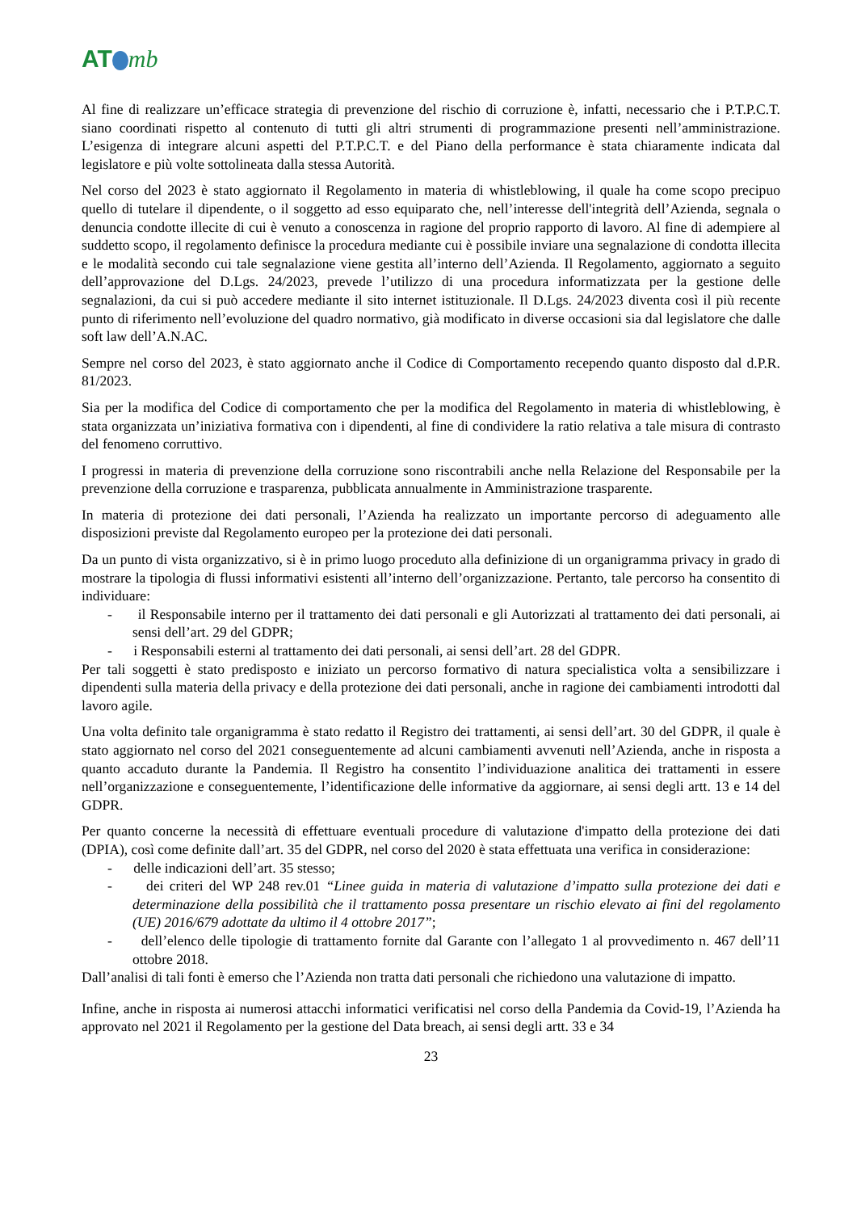AT mb
Al fine di realizzare un’efficace strategia di prevenzione del rischio di corruzione è, infatti, necessario che i P.T.P.C.T. siano coordinati rispetto al contenuto di tutti gli altri strumenti di programmazione presenti nell’amministrazione. L’esigenza di integrare alcuni aspetti del P.T.P.C.T. e del Piano della performance è stata chiaramente indicata dal legislatore e più volte sottolineata dalla stessa Autorità.
Nel corso del 2023 è stato aggiornato il Regolamento in materia di whistleblowing, il quale ha come scopo precipuo quello di tutelare il dipendente, o il soggetto ad esso equiparato che, nell’interesse dell'integrità dell’Azienda, segnala o denuncia condotte illecite di cui è venuto a conoscenza in ragione del proprio rapporto di lavoro. Al fine di adempiere al suddetto scopo, il regolamento definisce la procedura mediante cui è possibile inviare una segnalazione di condotta illecita e le modalità secondo cui tale segnalazione viene gestita all’interno dell’Azienda. Il Regolamento, aggiornato a seguito dell’approvazione del D.Lgs. 24/2023, prevede l’utilizzo di una procedura informatizzata per la gestione delle segnalazioni, da cui si può accedere mediante il sito internet istituzionale. Il D.Lgs. 24/2023 diventa così il più recente punto di riferimento nell’evoluzione del quadro normativo, già modificato in diverse occasioni sia dal legislatore che dalle soft law dell’A.N.AC.
Sempre nel corso del 2023, è stato aggiornato anche il Codice di Comportamento recependo quanto disposto dal d.P.R. 81/2023.
Sia per la modifica del Codice di comportamento che per la modifica del Regolamento in materia di whistleblowing, è stata organizzata un’iniziativa formativa con i dipendenti, al fine di condividere la ratio relativa a tale misura di contrasto del fenomeno corruttivo.
I progressi in materia di prevenzione della corruzione sono riscontrabili anche nella Relazione del Responsabile per la prevenzione della corruzione e trasparenza, pubblicata annualmente in Amministrazione trasparente.
In materia di protezione dei dati personali, l’Azienda ha realizzato un importante percorso di adeguamento alle disposizioni previste dal Regolamento europeo per la protezione dei dati personali.
Da un punto di vista organizzativo, si è in primo luogo proceduto alla definizione di un organigramma privacy in grado di mostrare la tipologia di flussi informativi esistenti all’interno dell’organizzazione. Pertanto, tale percorso ha consentito di individuare:
- il Responsabile interno per il trattamento dei dati personali e gli Autorizzati al trattamento dei dati personali, ai sensi dell’art. 29 del GDPR;
- i Responsabili esterni al trattamento dei dati personali, ai sensi dell’art. 28 del GDPR.
Per tali soggetti è stato predisposto e iniziato un percorso formativo di natura specialistica volta a sensibilizzare i dipendenti sulla materia della privacy e della protezione dei dati personali, anche in ragione dei cambiamenti introdotti dal lavoro agile.
Una volta definito tale organigramma è stato redatto il Registro dei trattamenti, ai sensi dell’art. 30 del GDPR, il quale è stato aggiornato nel corso del 2021 conseguentemente ad alcuni cambiamenti avvenuti nell’Azienda, anche in risposta a quanto accaduto durante la Pandemia. Il Registro ha consentito l’individuazione analitica dei trattamenti in essere nell’organizzazione e conseguentemente, l’identificazione delle informative da aggiornare, ai sensi degli artt. 13 e 14 del GDPR.
Per quanto concerne la necessità di effettuare eventuali procedure di valutazione d'impatto della protezione dei dati (DPIA), così come definite dall’art. 35 del GDPR, nel corso del 2020 è stata effettuata una verifica in considerazione:
- delle indicazioni dell’art. 35 stesso;
- dei criteri del WP 248 rev.01 “Linee guida in materia di valutazione d’impatto sulla protezione dei dati e determinazione della possibilità che il trattamento possa presentare un rischio elevato ai fini del regolamento (UE) 2016/679 adottate da ultimo il 4 ottobre 2017”;
- dell’elenco delle tipologie di trattamento fornite dal Garante con l’allegato 1 al provvedimento n. 467 dell’11 ottobre 2018.
Dall’analisi di tali fonti è emerso che l’Azienda non tratta dati personali che richiedono una valutazione di impatto.
Infine, anche in risposta ai numerosi attacchi informatici verificatisi nel corso della Pandemia da Covid-19, l’Azienda ha approvato nel 2021 il Regolamento per la gestione del Data breach, ai sensi degli artt. 33 e 34
23